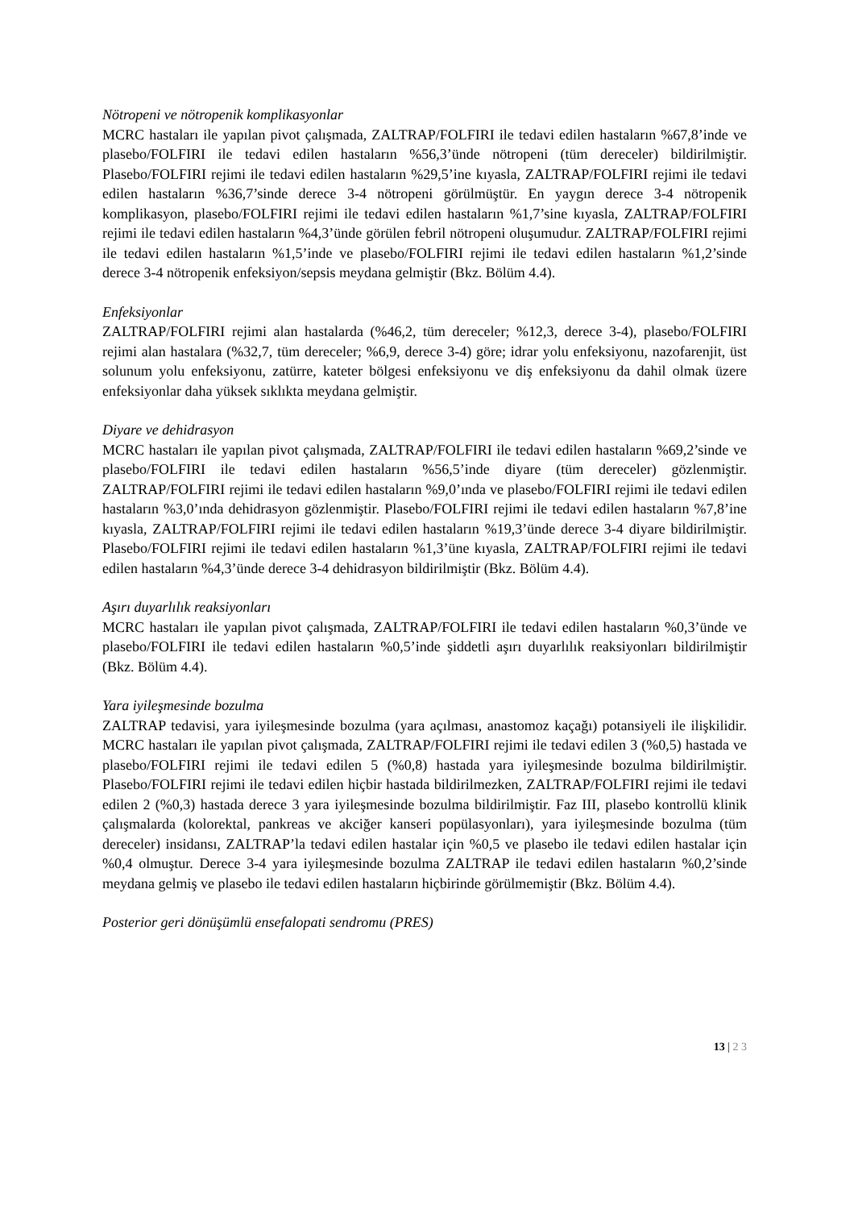Nötropeni ve nötropenik komplikasyonlar
MCRC hastaları ile yapılan pivot çalışmada, ZALTRAP/FOLFIRI ile tedavi edilen hastaların %67,8’inde ve plasebo/FOLFIRI ile tedavi edilen hastaların %56,3’ünde nötropeni (tüm dereceler) bildirilmiştir. Plasebo/FOLFIRI rejimi ile tedavi edilen hastaların %29,5’ine kıyasla, ZALTRAP/FOLFIRI rejimi ile tedavi edilen hastaların %36,7’sinde derece 3-4 nötropeni görülmüştür. En yaygın derece 3-4 nötropenik komplikasyon, plasebo/FOLFIRI rejimi ile tedavi edilen hastaların %1,7’sine kıyasla, ZALTRAP/FOLFIRI rejimi ile tedavi edilen hastaların %4,3’ünde görülen febril nötropeni oluşumudur. ZALTRAP/FOLFIRI rejimi ile tedavi edilen hastaların %1,5’inde ve plasebo/FOLFIRI rejimi ile tedavi edilen hastaların %1,2’sinde derece 3-4 nötropenik enfeksiyon/sepsis meydana gelmiştir (Bkz. Bölüm 4.4).
Enfeksiyonlar
ZALTRAP/FOLFIRI rejimi alan hastalarda (%46,2, tüm dereceler; %12,3, derece 3-4), plasebo/FOLFIRI rejimi alan hastalara (%32,7, tüm dereceler; %6,9, derece 3-4) göre; idrar yolu enfeksiyonu, nazofarenjit, üst solunum yolu enfeksiyonu, zatürre, kateter bölgesi enfeksiyonu ve diş enfeksiyonu da dahil olmak üzere enfeksiyonlar daha yüksek sıklıkta meydana gelmiştir.
Diyare ve dehidrasyon
MCRC hastaları ile yapılan pivot çalışmada, ZALTRAP/FOLFIRI ile tedavi edilen hastaların %69,2’sinde ve plasebo/FOLFIRI ile tedavi edilen hastaların %56,5’inde diyare (tüm dereceler) gözlenmiştir. ZALTRAP/FOLFIRI rejimi ile tedavi edilen hastaların %9,0’ında ve plasebo/FOLFIRI rejimi ile tedavi edilen hastaların %3,0’ında dehidrasyon gözlenmiştir. Plasebo/FOLFIRI rejimi ile tedavi edilen hastaların %7,8’ine kıyasla, ZALTRAP/FOLFIRI rejimi ile tedavi edilen hastaların %19,3’ünde derece 3-4 diyare bildirilmiştir. Plasebo/FOLFIRI rejimi ile tedavi edilen hastaların %1,3’üne kıyasla, ZALTRAP/FOLFIRI rejimi ile tedavi edilen hastaların %4,3’ünde derece 3-4 dehidrasyon bildirilmiştir (Bkz. Bölüm 4.4).
Aşırı duyarlılık reaksiyonları
MCRC hastaları ile yapılan pivot çalışmada, ZALTRAP/FOLFIRI ile tedavi edilen hastaların %0,3’ünde ve plasebo/FOLFIRI ile tedavi edilen hastaların %0,5’inde şiddetli aşırı duyarlılık reaksiyonları bildirilmiştir (Bkz. Bölüm 4.4).
Yara iyileşmesinde bozulma
ZALTRAP tedavisi, yara iyileşmesinde bozulma (yara açılması, anastomoz kaçağı) potansiyeli ile ilişkilidir. MCRC hastaları ile yapılan pivot çalışmada, ZALTRAP/FOLFIRI rejimi ile tedavi edilen 3 (%0,5) hastada ve plasebo/FOLFIRI rejimi ile tedavi edilen 5 (%0,8) hastada yara iyileşmesinde bozulma bildirilmiştir. Plasebo/FOLFIRI rejimi ile tedavi edilen hiçbir hastada bildirilmezken, ZALTRAP/FOLFIRI rejimi ile tedavi edilen 2 (%0,3) hastada derece 3 yara iyileşmesinde bozulma bildirilmiştir. Faz III, plasebo kontrollü klinik çalışmalarda (kolorektal, pankreas ve akciğer kanseri popülasyonları), yara iyileşmesinde bozulma (tüm dereceler) insidansı, ZALTRAP’la tedavi edilen hastalar için %0,5 ve plasebo ile tedavi edilen hastalar için %0,4 olmuştur. Derece 3-4 yara iyileşmesinde bozulma ZALTRAP ile tedavi edilen hastaların %0,2’sinde meydana gelmiş ve plasebo ile tedavi edilen hastaların hiçbirinde görülmemiştir (Bkz. Bölüm 4.4).
Posterior geri dönüşümlü ensefalopati sendromu (PRES)
13 | 2 3